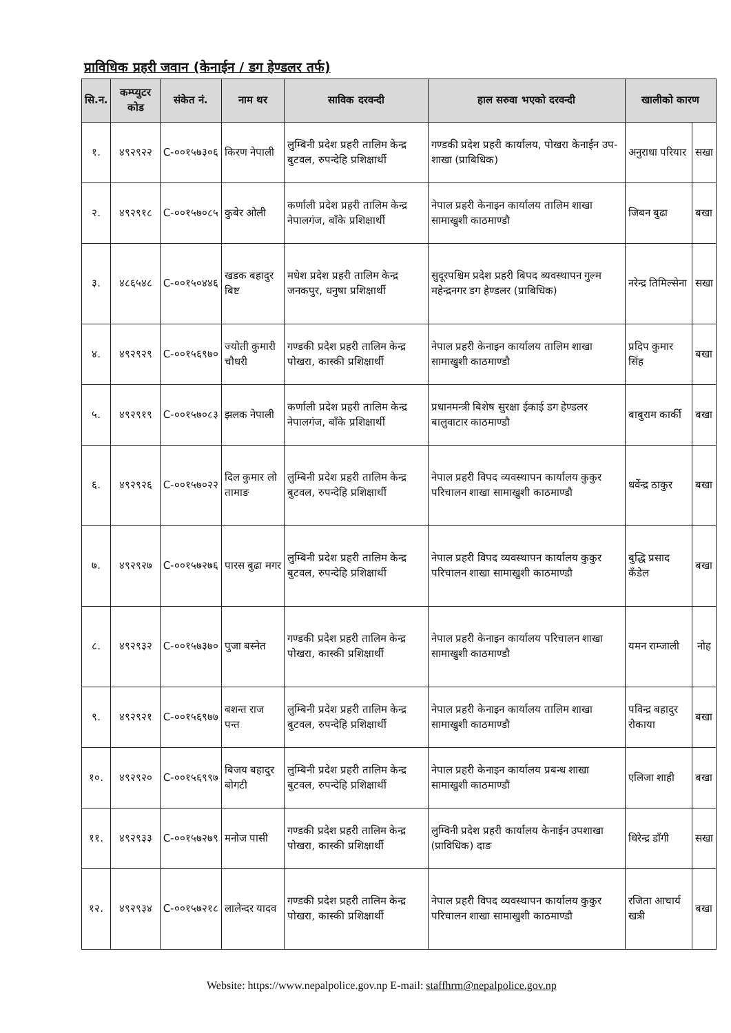प्राविधिक प्रहरी जवान (केनाईन / डग हेण्डलर तर्फ)
| सि.न. | कम्प्युटर कोड | संकेत नं. | नाम थर | साविक दरवन्दी | हाल सरुवा भएको दरवन्दी | खालीको कारण | |
| --- | --- | --- | --- | --- | --- | --- | --- |
| १. | ४९२९२२ | C-००१५७३०६ | किरण नेपाली | लुम्बिनी प्रदेश प्रहरी तालिम केन्द्र बुटवल, रुपन्देहि प्रशिक्षार्थी | गण्डकी प्रदेश प्रहरी कार्यालय, पोखरा केनाईन उप-शाखा (प्राबिधिक) | अनुराधा परियार | सखा |
| २. | ४९२९१८ | C-००१५७०८५ | कुबेर ओली | कर्णाली प्रदेश प्रहरी तालिम केन्द्र नेपालगंज, बाँके प्रशिक्षार्थी | नेपाल प्रहरी केनाइन कार्यालय तालिम शाखा सामाखुशी काठमाण्डौ | जिबन बुढा | बखा |
| ३. | ४८६५४८ | C-००१५०४४६ | खडक बहादुर बिष्ट | मधेश प्रदेश प्रहरी तालिम केन्द्र जनकपुर, धनुषा प्रशिक्षार्थी | सुदूरपश्चिम प्रदेश प्रहरी बिपद ब्यवस्थापन गुल्म महेन्द्रनगर डग हेण्डलर (प्राबिधिक) | नरेन्द्र तिमिल्सेना | सखा |
| ४. | ४९२९२९ | C-००१५६९७० | ज्योती कुमारी चौधरी | गण्डकी प्रदेश प्रहरी तालिम केन्द्र पोखरा, कास्की प्रशिक्षार्थी | नेपाल प्रहरी केनाइन कार्यालय तालिम शाखा सामाखुशी काठमाण्डौ | प्रदिप कुमार सिंह | बखा |
| ५. | ४९२९१९ | C-००१५७०८३ | झलक नेपाली | कर्णाली प्रदेश प्रहरी तालिम केन्द्र नेपालगंज, बाँके प्रशिक्षार्थी | प्रधानमन्त्री बिशेष सुरक्षा ईकाई डग हेण्डलर बालुवाटार काठमाण्डौ | बाबुराम कार्की | बखा |
| ६. | ४९२९२६ | C-००१५७०२२ | दिल कुमार लो तामाङ | लुम्बिनी प्रदेश प्रहरी तालिम केन्द्र बुटवल, रुपन्देहि प्रशिक्षार्थी | नेपाल प्रहरी विपद व्यवस्थापन कार्यालय कुकुर परिचालन शाखा सामाखुशी काठमाण्डौ | धर्वेन्द्र ठाकुर | बखा |
| ७. | ४९२९२७ | C-००१५७२७६ | पारस बुढा मगर | लुम्बिनी प्रदेश प्रहरी तालिम केन्द्र बुटवल, रुपन्देहि प्रशिक्षार्थी | नेपाल प्रहरी विपद व्यवस्थापन कार्यालय कुकुर परिचालन शाखा सामाखुशी काठमाण्डौ | बुद्धि प्रसाद कँडेल | बखा |
| ८. | ४९२९३२ | C-००१५७३७० | पुजा बस्नेत | गण्डकी प्रदेश प्रहरी तालिम केन्द्र पोखरा, कास्की प्रशिक्षार्थी | नेपाल प्रहरी केनाइन कार्यालय परिचालन शाखा सामाखुशी काठमाण्डौ | यमन राम्जाली | नोह |
| ९. | ४९२९२१ | C-००१५६९७७ | बशन्त राज पन्त | लुम्बिनी प्रदेश प्रहरी तालिम केन्द्र बुटवल, रुपन्देहि प्रशिक्षार्थी | नेपाल प्रहरी केनाइन कार्यालय तालिम शाखा सामाखुशी काठमाण्डौ | पविन्द्र बहादुर रोकाया | बखा |
| १०. | ४९२९२० | C-००१५६९९७ | बिजय बहादुर बोगटी | लुम्बिनी प्रदेश प्रहरी तालिम केन्द्र बुटवल, रुपन्देहि प्रशिक्षार्थी | नेपाल प्रहरी केनाइन कार्यालय प्रबन्ध शाखा सामाखुशी काठमाण्डौ | एलिजा शाही | बखा |
| ११. | ४९२९३३ | C-००१५७२७९ | मनोज पासी | गण्डकी प्रदेश प्रहरी तालिम केन्द्र पोखरा, कास्की प्रशिक्षार्थी | लुम्विनी प्रदेश प्रहरी कार्यालय केनाईन उपशाखा (प्राविधिक) दाङ | धिरेन्द्र डाँगी | सखा |
| १२. | ४९२९३४ | C-००१५७२१८ | लालेन्दर यादव | गण्डकी प्रदेश प्रहरी तालिम केन्द्र पोखरा, कास्की प्रशिक्षार्थी | नेपाल प्रहरी विपद व्यवस्थापन कार्यालय कुकुर परिचालन शाखा सामाखुशी काठमाण्डौ | रजिता आचार्य खत्री | बखा |
Website: https://www.nepalpolice.gov.np E-mail: staffhrm@nepalpolice.gov.np